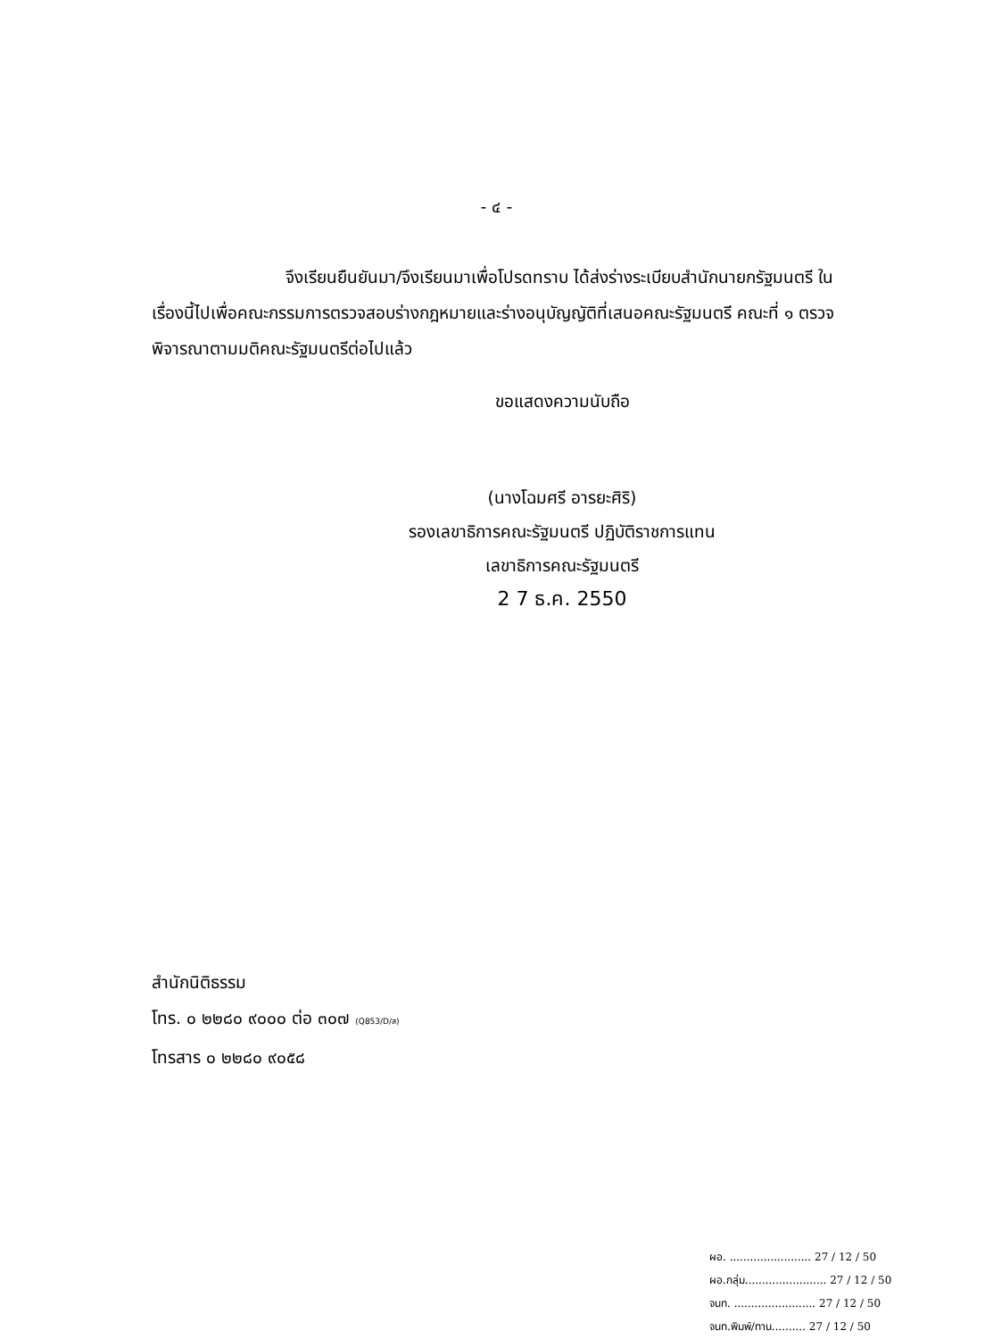- ๔ -
จึงเรียนยืนยันมา/จึงเรียนมาเพื่อโปรดทราบ ได้ส่งร่างระเบียบสำนักนายกรัฐมนตรี ในเรื่องนี้ไปเพื่อคณะกรรมการตรวจสอบร่างกฎหมายและร่างอนุบัญญัติที่เสนอคณะรัฐมนตรี คณะที่ ๑ ตรวจพิจารณาตามมติคณะรัฐมนตรีต่อไปแล้ว
ขอแสดงความนับถือ
(นางโฉมศรี อารยะศิริ)
รองเลขาธิการคณะรัฐมนตรี ปฏิบัติราชการแทน
เลขาธิการคณะรัฐมนตรี
2 7 ธ.ค. 2550
สำนักนิติธรรม
โทร. ๐ ๒๒๘๐ ๙๐๐๐ ต่อ ๓๐๗ (Q853/D/ส)
โทรสาร ๐ ๒๒๘๐ ๙๐๕๘
ผอ. ........................ 27 / 12 / 50
ผอ.กลุ่ม........................ 27 / 12 / 50
จนท. ........................ 27 / 12 / 50
จนท.พิมพ์/ทาน.......... 27 / 12 / 50